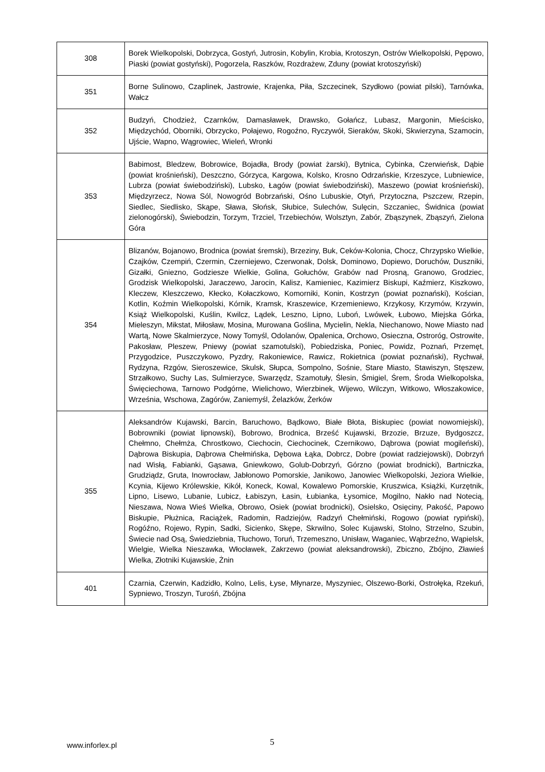| 308 | Borek Wielkopolski, Dobrzyca, Gostyń, Jutrosin, Kobylin, Krobia, Krotoszyn, Ostrów Wielkopolski, Pępowo, Piaski (powiat gostyński), Pogorzela, Raszków, Rozdrażew, Zduny (powiat krotoszyński) |
| 351 | Borne Sulinowo, Czaplinek, Jastrowie, Krajenka, Piła, Szczecinek, Szydłowo (powiat pilski), Tarnówka, Wałcz |
| 352 | Budzyń, Chodzież, Czarnków, Damasławek, Drawsko, Gołańcz, Lubasz, Margonin, Mieścisko, Międzychód, Oborniki, Obrzycko, Połajewo, Rogoźno, Ryczywół, Sieraków, Skoki, Skwierzyna, Szamocin, Ujście, Wapno, Wągrowiec, Wieleń, Wronki |
| 353 | Babimost, Bledzew, Bobrowice, Bojadła, Brody (powiat żarski), Bytnica, Cybinka, Czerwieńsk, Dąbie (powiat krośnieński), Deszczno, Górzyca, Kargowa, Kolsko, Krosno Odrzańskie, Krzeszyce, Lubniewice, Lubrza (powiat świebodziński), Lubsko, Łagów (powiat świebodziński), Maszewo (powiat krośnieński), Międzyrzecz, Nowa Sól, Nowogród Bobrzański, Ośno Lubuskie, Otyń, Przytoczna, Pszczew, Rzepin, Siedlec, Siedlisko, Skąpe, Sława, Słońsk, Słubice, Sulechów, Sulęcin, Szczaniec, Świdnica (powiat zielonogórski), Świebodzin, Torzym, Trzciel, Trzebiechów, Wolsztyn, Zabór, Zbąszynek, Zbąszyń, Zielona Góra |
| 354 | Blizanów, Bojanowo, Brodnica (powiat śremski), Brzeziny, Buk, Ceków-Kolonia, Chocz, Chrzypsko Wielkie, Czajków, Czempiń, Czermin, Czerniejewo, Czerwonak, Dolsk, Dominowo, Dopiewo, Doruchów, Duszniki, Gizałki, Gniezno, Godziesze Wielkie, Golina, Gołuchów, Grabów nad Prosną, Granowo, Grodziec, Grodzisk Wielkopolski, Jaraczewo, Jarocin, Kalisz, Kamieniec, Kazimierz Biskupi, Kaźmierz, Kiszkowo, Kleczew, Kleszczewo, Kłecko, Kołaczkowo, Komorniki, Konin, Kostrzyn (powiat poznański), Kościan, Kotlin, Koźmin Wielkopolski, Kórnik, Kramsk, Kraszewice, Krzemieniewo, Krzykosy, Krzymów, Krzywin, Książ Wielkopolski, Kuślin, Kwilcz, Lądek, Leszno, Lipno, Luboń, Lwówek, Łubowo, Miejska Górka, Mieleszyn, Mikstat, Miłosław, Mosina, Murowana Goślina, Mycielin, Nekla, Niechanowo, Nowe Miasto nad Wartą, Nowe Skalmierzyce, Nowy Tomyśl, Odolanów, Opalenica, Orchowo, Osieczna, Ostroróg, Ostrowite, Pakosław, Pleszew, Pniewy (powiat szamotulski), Pobiedziska, Poniec, Powidz, Poznań, Przemęt, Przygodzice, Puszczykowo, Pyzdry, Rakoniewice, Rawicz, Rokietnica (powiat poznański), Rychwał, Rydzyna, Rzgów, Sieroszewice, Skulsk, Słupca, Sompolno, Sośnie, Stare Miasto, Stawiszyn, Stęszew, Strzałkowo, Suchy Las, Sulmierzyce, Swarzędz, Szamotuły, Ślesin, Śmigiel, Śrem, Środa Wielkopolska, Święciechowa, Tarnowo Podgórne, Wielichowo, Wierzbinek, Wijewo, Wilczyn, Witkowo, Włoszakowice, Września, Wschowa, Zagórów, Zaniemyśl, Żelazków, Żerków |
| 355 | Aleksandrów Kujawski, Barcin, Baruchowo, Bądkowo, Białe Błota, Biskupiec (powiat nowomiejski), Bobrowniki (powiat lipnowski), Bobrowo, Brodnica, Brześć Kujawski, Brzozie, Brzuze, Bydgoszcz, Chełmno, Chełmża, Chrostkowo, Ciechocin, Ciechocinek, Czernikowo, Dąbrowa (powiat mogileński), Dąbrowa Biskupia, Dąbrowa Chełmińska, Dębowa Łąka, Dobrcz, Dobre (powiat radziejowski), Dobrzyń nad Wisłą, Fabianki, Gąsawa, Gniewkowo, Golub-Dobrzyń, Górzno (powiat brodnicki), Bartniczka, Grudziądz, Gruta, Inowrocław, Jabłonowo Pomorskie, Janikowo, Janowiec Wielkopolski, Jeziora Wielkie, Kcynia, Kijewo Królewskie, Kikół, Koneck, Kowal, Kowalewo Pomorskie, Kruszwica, Książki, Kurzętnik, Lipno, Lisewo, Lubanie, Lubicz, Łabiszyn, Łasin, Łubianka, Łysomice, Mogilno, Nakło nad Notecią, Nieszawa, Nowa Wieś Wielka, Obrowo, Osiek (powiat brodnicki), Osielsko, Osięciny, Pakość, Papowo Biskupie, Płużnica, Raciążek, Radomin, Radziejów, Radzyń Chełmiński, Rogowo (powiat rypiński), Rogóźno, Rojewo, Rypin, Sadki, Sicienko, Skępe, Skrwilno, Solec Kujawski, Stolno, Strzelno, Szubin, Świecie nad Osą, Świedziebnia, Tłuchowo, Toruń, Trzemeszno, Unisław, Waganiec, Wąbrzeźno, Wąpielsk, Wielgie, Wielka Nieszawka, Włocławek, Zakrzewo (powiat aleksandrowski), Zbiczno, Zbójno, Zławieś Wielka, Złotniki Kujawskie, Żnin |
| 401 | Czarnia, Czerwin, Kadzidło, Kolno, Lelis, Łyse, Młynarze, Myszyniec, Olszewo-Borki, Ostrołęka, Rzekuń, Sypniewo, Troszyn, Turośń, Zbójna |
www.inforlex.pl 5